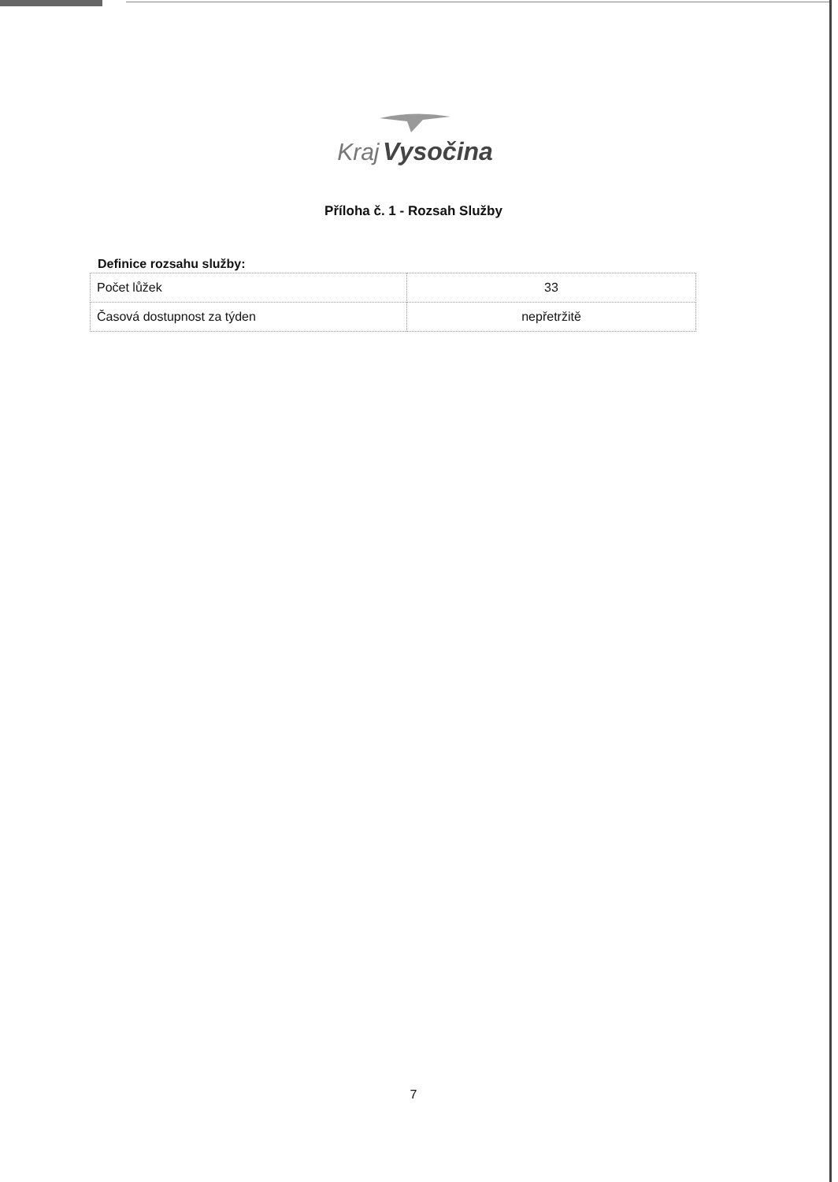Kraj Vysočina
Příloha č. 1 - Rozsah Služby
Definice rozsahu služby:
| Počet lůžek | 33 |
| Časová dostupnost za týden | nepřetržitě |
7